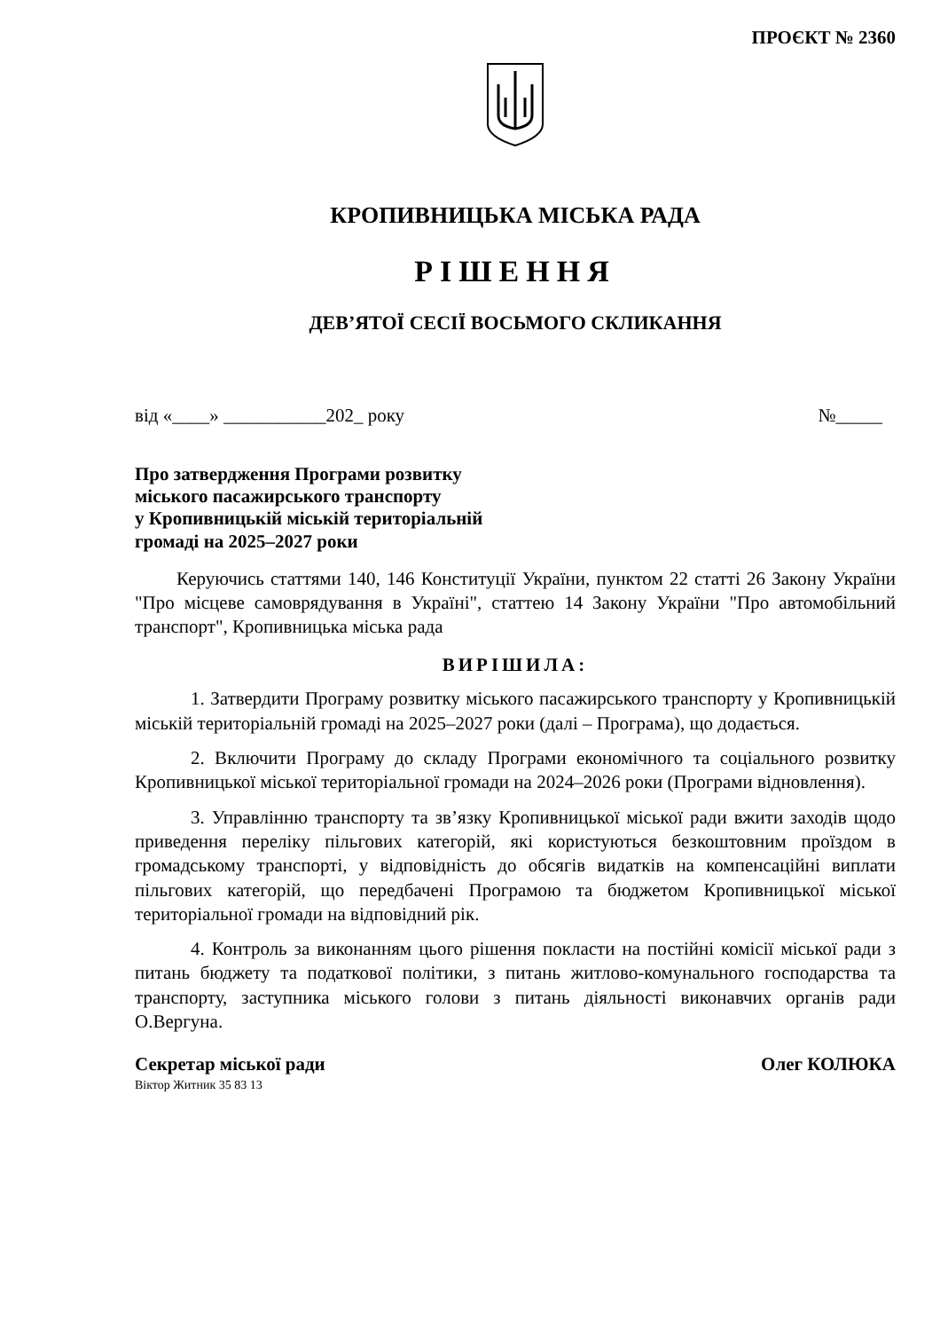ПРОЄКТ № 2360
КРОПИВНИЦЬКА МІСЬКА РАДА
РІШЕННЯ
ДЕВ’ЯТОЇ СЕСІЇ ВОСЬМОГО СКЛИКАННЯ
від «____» ___________202_ року №_____
Про затвердження Програми розвитку
міського пасажирського транспорту
у Кропивницькій міській територіальній
громаді на 2025–2027 роки
Керуючись статтями 140, 146 Конституції України, пунктом 22 статті 26 Закону України "Про місцеве самоврядування в Україні", статтею 14 Закону України "Про автомобільний транспорт", Кропивницька міська рада
ВИРІШИЛА:
1. Затвердити Програму розвитку міського пасажирського транспорту у Кропивницькій міській територіальній громаді на 2025–2027 роки (далі – Програма), що додається.
2. Включити Програму до складу Програми економічного та соціального розвитку Кропивницької міської територіальної громади на 2024–2026 роки (Програми відновлення).
3. Управлінню транспорту та зв’язку Кропивницької міської ради вжити заходів щодо приведення переліку пільгових категорій, які користуються безкоштовним проїздом в громадському транспорті, у відповідність до обсягів видатків на компенсаційні виплати пільгових категорій, що передбачені Програмою та бюджетом Кропивницької міської територіальної громади на відповідний рік.
4. Контроль за виконанням цього рішення покласти на постійні комісії міської ради з питань бюджету та податкової політики, з питань житлово-комунального господарства та транспорту, заступника міського голови з питань діяльності виконавчих органів ради О.Вергуна.
Секретар міської ради Олег КОЛЮКА
Віктор Житник 35 83 13